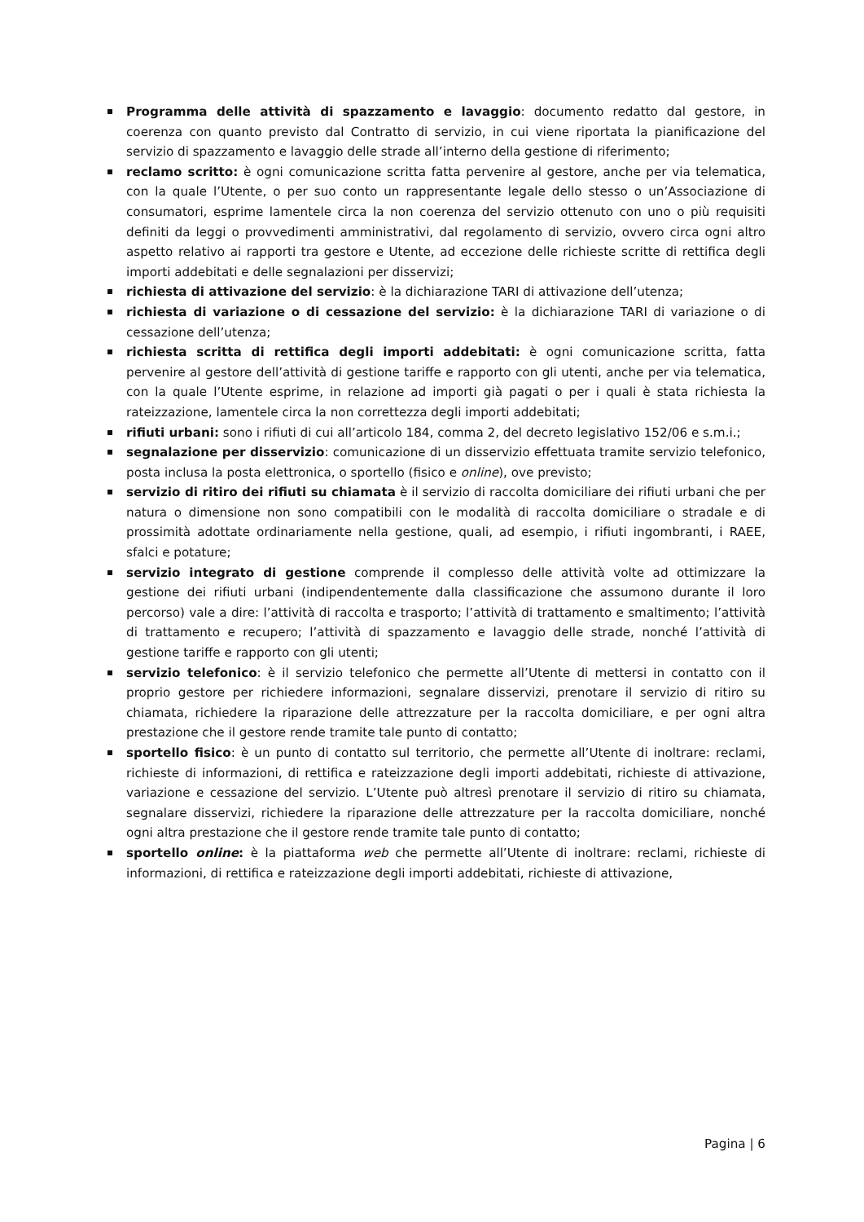Programma delle attività di spazzamento e lavaggio: documento redatto dal gestore, in coerenza con quanto previsto dal Contratto di servizio, in cui viene riportata la pianificazione del servizio di spazzamento e lavaggio delle strade all’interno della gestione di riferimento;
reclamo scritto: è ogni comunicazione scritta fatta pervenire al gestore, anche per via telematica, con la quale l’Utente, o per suo conto un rappresentante legale dello stesso o un’Associazione di consumatori, esprime lamentele circa la non coerenza del servizio ottenuto con uno o più requisiti definiti da leggi o provvedimenti amministrativi, dal regolamento di servizio, ovvero circa ogni altro aspetto relativo ai rapporti tra gestore e Utente, ad eccezione delle richieste scritte di rettifica degli importi addebitati e delle segnalazioni per disservizi;
richiesta di attivazione del servizio: è la dichiarazione TARI di attivazione dell’utenza;
richiesta di variazione o di cessazione del servizio: è la dichiarazione TARI di variazione o di cessazione dell’utenza;
richiesta scritta di rettifica degli importi addebitati: è ogni comunicazione scritta, fatta pervenire al gestore dell’attività di gestione tariffe e rapporto con gli utenti, anche per via telematica, con la quale l’Utente esprime, in relazione ad importi già pagati o per i quali è stata richiesta la rateizzazione, lamentele circa la non correttezza degli importi addebitati;
rifiuti urbani: sono i rifiuti di cui all’articolo 184, comma 2, del decreto legislativo 152/06 e s.m.i.;
segnalazione per disservizio: comunicazione di un disservizio effettuata tramite servizio telefonico, posta inclusa la posta elettronica, o sportello (fisico e online), ove previsto;
servizio di ritiro dei rifiuti su chiamata è il servizio di raccolta domiciliare dei rifiuti urbani che per natura o dimensione non sono compatibili con le modalità di raccolta domiciliare o stradale e di prossimità adottate ordinariamente nella gestione, quali, ad esempio, i rifiuti ingombranti, i RAEE, sfalci e potature;
servizio integrato di gestione comprende il complesso delle attività volte ad ottimizzare la gestione dei rifiuti urbani (indipendentemente dalla classificazione che assumono durante il loro percorso) vale a dire: l’attività di raccolta e trasporto; l’attività di trattamento e smaltimento; l’attività di trattamento e recupero; l’attività di spazzamento e lavaggio delle strade, nonché l’attività di gestione tariffe e rapporto con gli utenti;
servizio telefonico: è il servizio telefonico che permette all’Utente di mettersi in contatto con il proprio gestore per richiedere informazioni, segnalare disservizi, prenotare il servizio di ritiro su chiamata, richiedere la riparazione delle attrezzature per la raccolta domiciliare, e per ogni altra prestazione che il gestore rende tramite tale punto di contatto;
sportello fisico: è un punto di contatto sul territorio, che permette all’Utente di inoltrare: reclami, richieste di informazioni, di rettifica e rateizzazione degli importi addebitati, richieste di attivazione, variazione e cessazione del servizio. L’Utente può altresì prenotare il servizio di ritiro su chiamata, segnalare disservizi, richiedere la riparazione delle attrezzature per la raccolta domiciliare, nonché ogni altra prestazione che il gestore rende tramite tale punto di contatto;
sportello online: è la piattaforma web che permette all’Utente di inoltrare: reclami, richieste di informazioni, di rettifica e rateizzazione degli importi addebitati, richieste di attivazione,
Pagina | 6